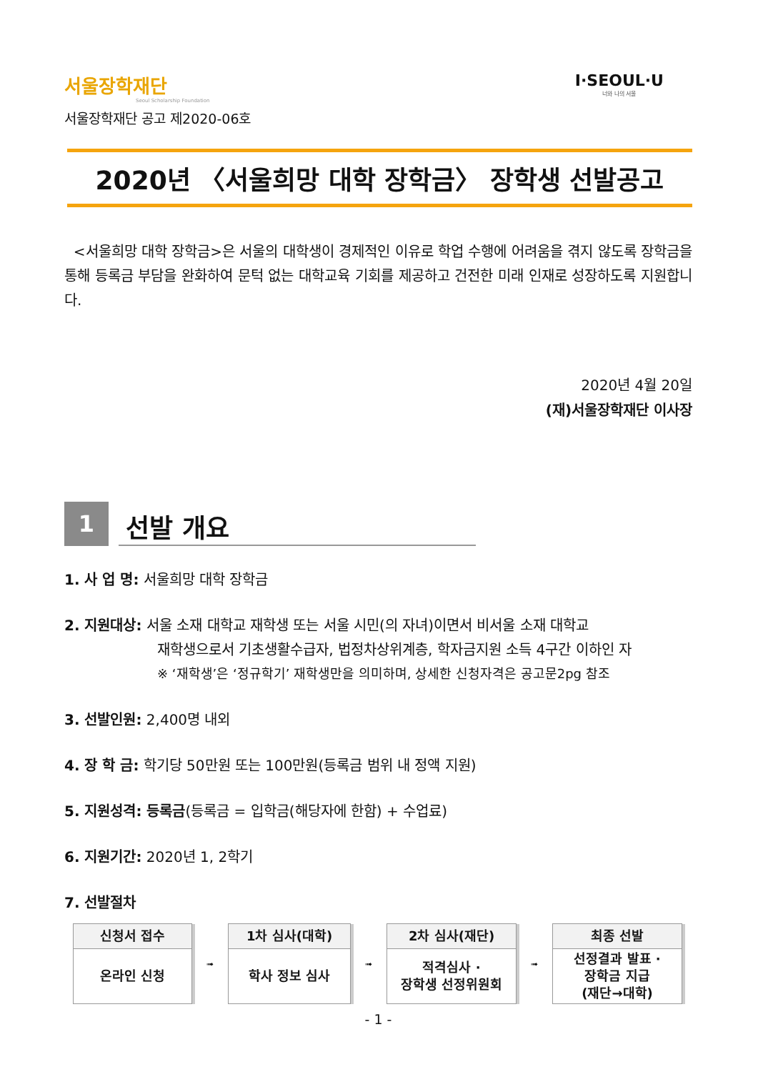서울장학재단
Seoul Scholarship Foundation
I·SEOUL·U
너와 나의 서울
서울장학재단 공고 제2020-06호
2020년 〈서울희망 대학 장학금〉 장학생 선발공고
<서울희망 대학 장학금>은 서울의 대학생이 경제적인 이유로 학업 수행에 어려움을 겪지 않도록 장학금을 통해 등록금 부담을 완화하여 문턱 없는 대학교육 기회를 제공하고 건전한 미래 인재로 성장하도록 지원합니다.
2020년 4월 20일
(재)서울장학재단 이사장
1
선발 개요
1. 사 업 명: 서울희망 대학 장학금
2. 지원대상: 서울 소재 대학교 재학생 또는 서울 시민(의 자녀)이면서 비서울 소재 대학교
재학생으로서 기초생활수급자, 법정차상위계층, 학자금지원 소득 4구간 이하인 자
※ ‘재학생’은 ‘정규학기’ 재학생만을 의미하며, 상세한 신청자격은 공고문2pg 참조
3. 선발인원: 2,400명 내외
4. 장 학 금: 학기당 50만원 또는 100만원(등록금 범위 내 정액 지원)
5. 지원성격: 등록금(등록금 = 입학금(해당자에 한함) + 수업료)
6. 지원기간: 2020년 1, 2학기
7. 선발절차
| 신청서 접수 온라인 신청 | ➟ | 1차 심사(대학) 학사 정보 심사 | ➟ | 2차 심사(재단) 적격심사 · 장학생 선정위원회 | ➟ | 최종 선발 선정결과 발표 · 장학금 지급 (재단→대학) |
- 1 -